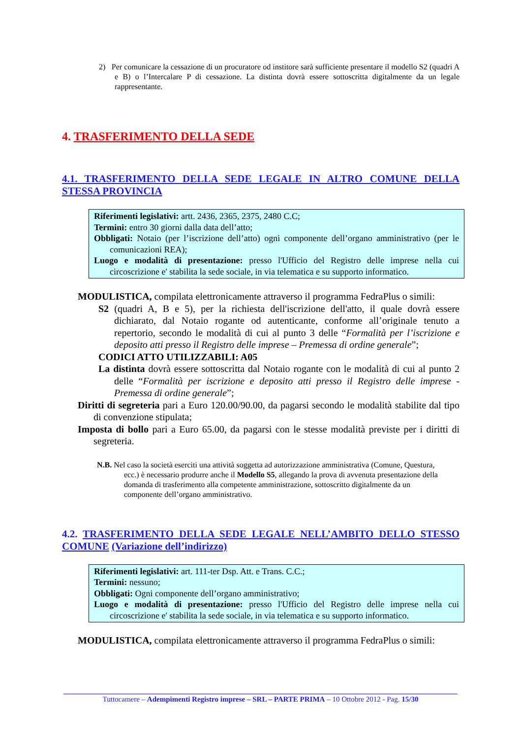2) Per comunicare la cessazione di un procuratore od institore sarà sufficiente presentare il modello S2 (quadri A e B) o l’Intercalare P di cessazione. La distinta dovrà essere sottoscritta digitalmente da un legale rappresentante.
4. TRASFERIMENTO DELLA SEDE
4.1. TRASFERIMENTO DELLA SEDE LEGALE IN ALTRO COMUNE DELLA STESSA PROVINCIA
Riferimenti legislativi: artt. 2436, 2365, 2375, 2480 C.C;
Termini: entro 30 giorni dalla data dell’atto;
Obbligati: Notaio (per l’iscrizione dell’atto) ogni componente dell’organo amministrativo (per le comunicazioni REA);
Luogo e modalità di presentazione: presso l'Ufficio del Registro delle imprese nella cui circoscrizione e' stabilita la sede sociale, in via telematica e su supporto informatico.
MODULISTICA, compilata elettronicamente attraverso il programma FedraPlus o simili:
S2 (quadri A, B e 5), per la richiesta dell'iscrizione dell'atto, il quale dovrà essere dichiarato, dal Notaio rogante od autenticante, conforme all’originale tenuto a repertorio, secondo le modalità di cui al punto 3 delle “Formalità per l’iscrizione e deposito atti presso il Registro delle imprese – Premessa di ordine generale”;
CODICI ATTO UTILIZZABILI: A05
La distinta dovrà essere sottoscritta dal Notaio rogante con le modalità di cui al punto 2 delle “Formalità per iscrizione e deposito atti presso il Registro delle imprese - Premessa di ordine generale”;
Diritti di segreteria pari a Euro 120.00/90.00, da pagarsi secondo le modalità stabilite dal tipo di convenzione stipulata;
Imposta di bollo pari a Euro 65.00, da pagarsi con le stesse modalità previste per i diritti di segreteria.
N.B. Nel caso la società eserciti una attività soggetta ad autorizzazione amministrativa (Comune, Questura, ecc.) è necessario produrre anche il Modello S5, allegando la prova di avvenuta presentazione della domanda di trasferimento alla competente amministrazione, sottoscritto digitalmente da un componente dell’organo amministrativo.
4.2. TRASFERIMENTO DELLA SEDE LEGALE NELL’AMBITO DELLO STESSO COMUNE (Variazione dell’indirizzo)
Riferimenti legislativi: art. 111-ter Dsp. Att. e Trans. C.C.;
Termini: nessuno;
Obbligati: Ogni componente dell’organo amministrativo;
Luogo e modalità di presentazione: presso l'Ufficio del Registro delle imprese nella cui circoscrizione e' stabilita la sede sociale, in via telematica e su supporto informatico.
MODULISTICA, compilata elettronicamente attraverso il programma FedraPlus o simili:
Tuttocamere – Adempimenti Registro imprese – SRL – PARTE PRIMA – 10 Ottobre 2012 - Pag. 15/30